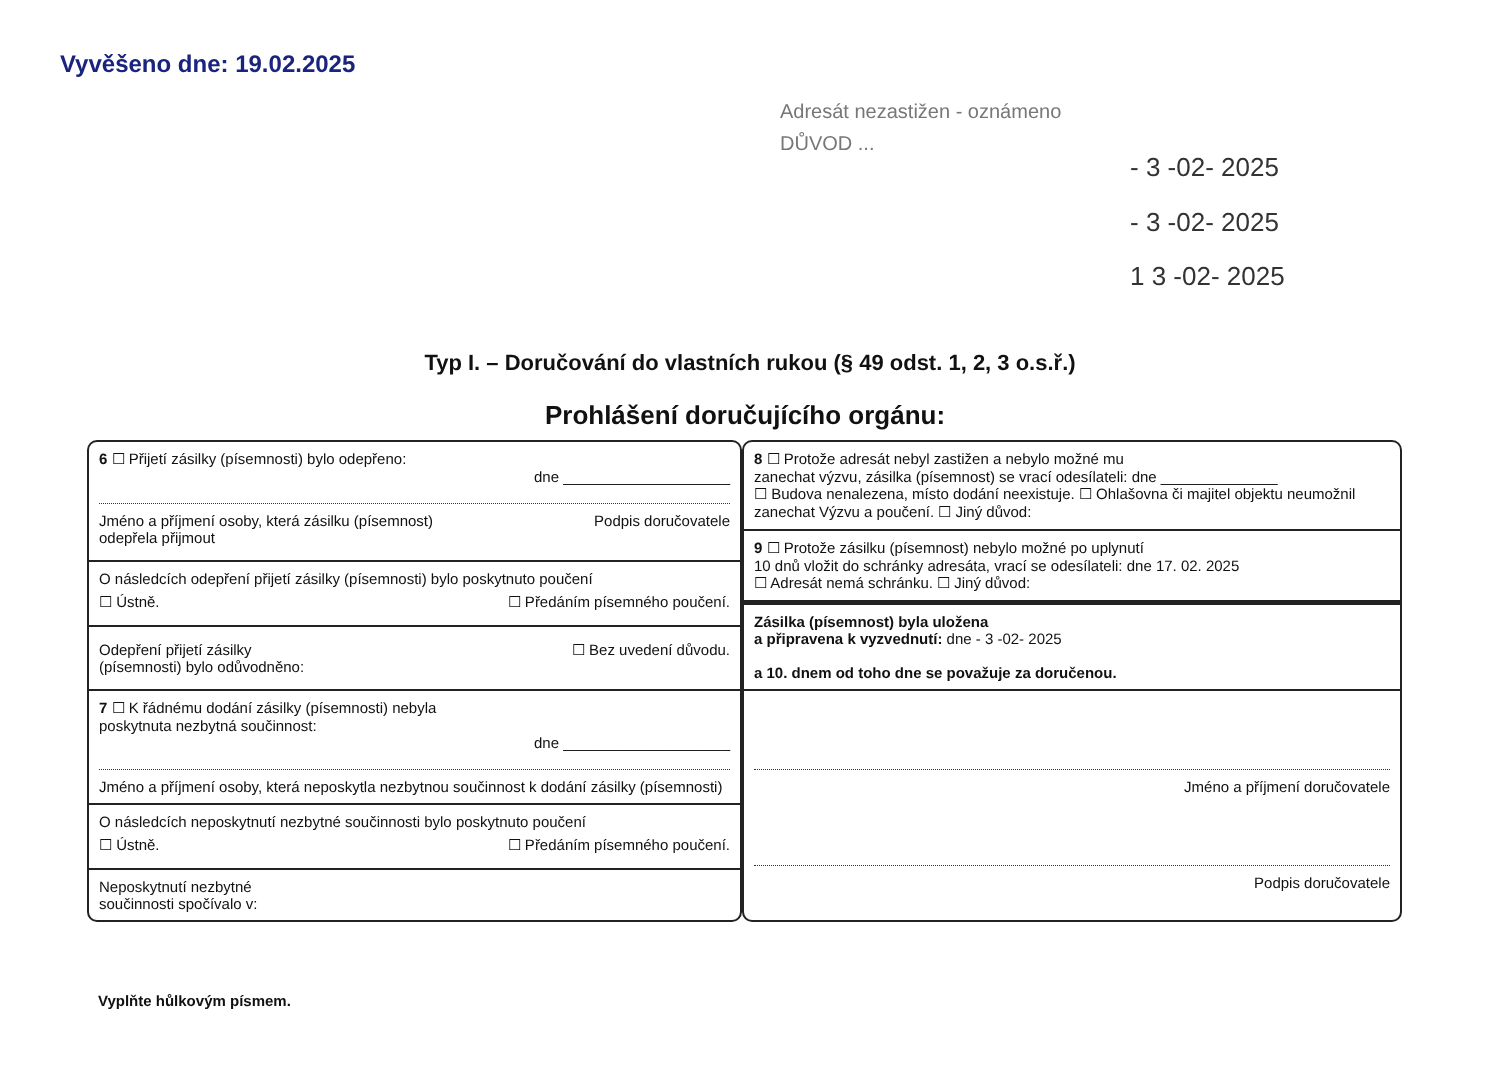Vyvěšeno dne: 19.02.2025
Adresát nezastižen - oznámeno
DŮVOD ...
- 3 -02- 2025
- 3 -02- 2025
1 3 -02- 2025
Typ I. – Doručování do vlastních rukou (§ 49 odst. 1, 2, 3 o.s.ř.)
Prohlášení doručujícího orgánu:
6 ☐ Přijetí zásilky (písemnosti) bylo odepřeno:
dne ____________________
Jméno a příjmení osoby, která zásilku (písemnost)
odepřela přijmout Podpis doručovatele
O následcích odepření přijetí zásilky (písemnosti) bylo poskytnuto poučení
☐ Ústně. ☐ Předáním písemného poučení.
Odepření přijetí zásilky
(písemnosti) bylo odůvodněno: ☐ Bez uvedení důvodu.
7 ☐ K řádnému dodání zásilky (písemnosti) nebyla
poskytnuta nezbytná součinnost:
dne ____________________
Jméno a příjmení osoby, která neposkytla nezbytnou součinnost k dodání zásilky (písemnosti)
O následcích neposkytnutí nezbytné součinnosti bylo poskytnuto poučení
☐ Ústně. ☐ Předáním písemného poučení.
Neposkytnutí nezbytné
součinnosti spočívalo v:
8 ☐ Protože adresát nebyl zastižen a nebylo možné mu
zanechat výzvu, zásilka (písemnost) se vrací odesílateli: dne ______________
☐ Budova nenalezena, místo dodání neexistuje. ☐ Ohlašovna či majitel objektu neumožnil zanechat Výzvu a poučení. ☐ Jiný důvod:
9 ☐ Protože zásilku (písemnost) nebylo možné po uplynutí
10 dnů vložit do schránky adresáta, vrací se odesílateli: dne 17. 02. 2025
☐ Adresát nemá schránku. ☐ Jiný důvod:
Zásilka (písemnost) byla uložena
a připravena k vyzvednutí: dne - 3 -02- 2025
a 10. dnem od toho dne se považuje za doručenou.
Jméno a příjmení doručovatele
Podpis doručovatele
Vyplňte hůlkovým písmem.